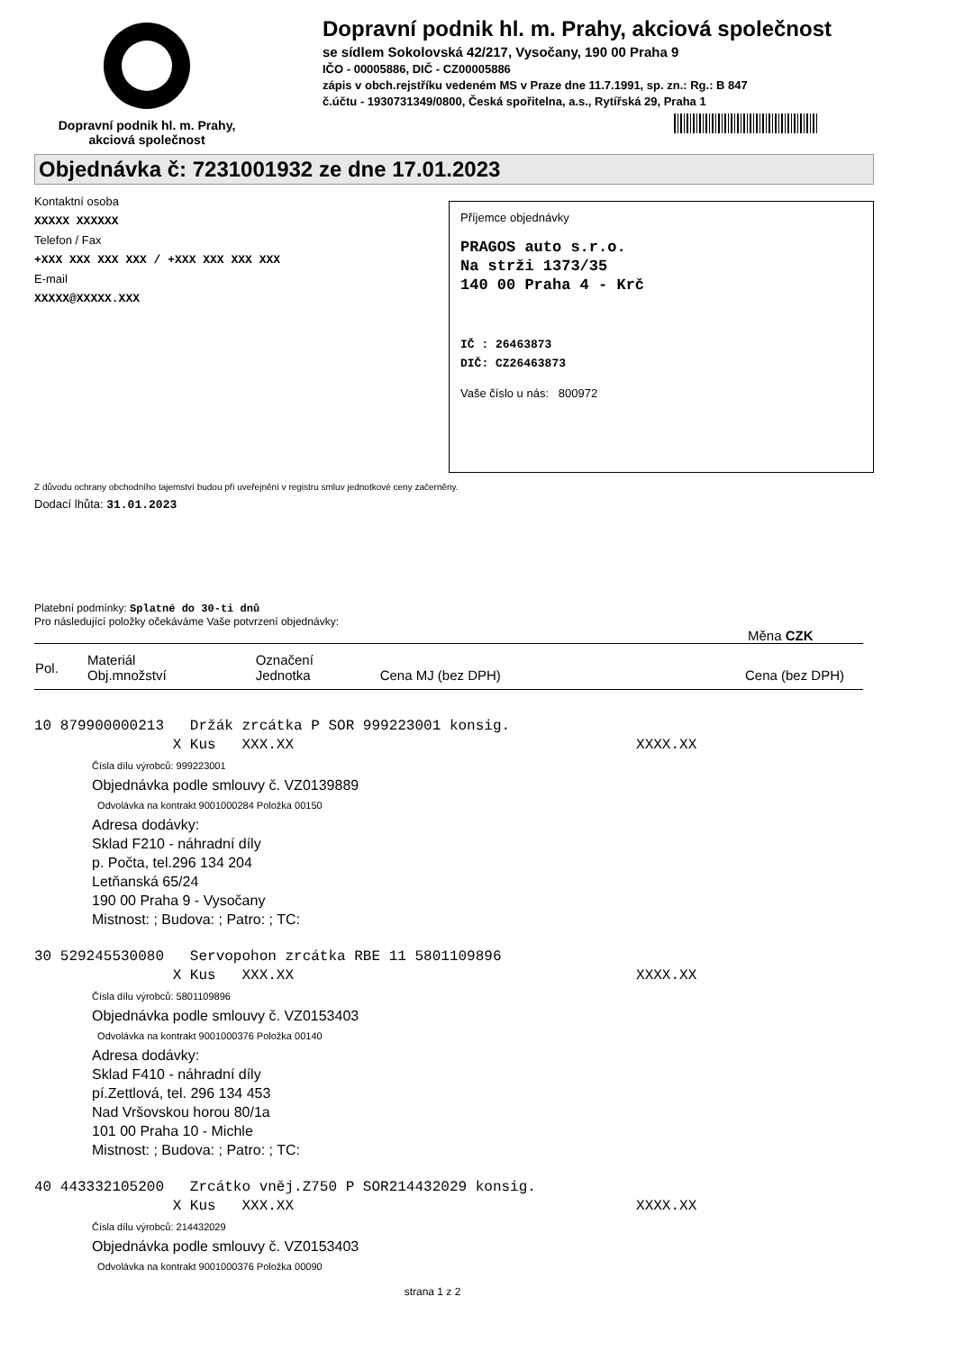Dopravní podnik hl. m. Prahy,
akciová společnost
Dopravní podnik hl. m. Prahy, akciová společnost
se sídlem Sokolovská 42/217, Vysočany, 190 00 Praha 9
IČO - 00005886, DIČ - CZ00005886
zápis v obch.rejstříku vedeném MS v Praze dne 11.7.1991, sp. zn.: Rg.: B 847
č.účtu - 1930731349/0800, Česká spořitelna, a.s., Rytířská 29, Praha 1
Objednávka č: 7231001932 ze dne 17.01.2023
Kontaktní osoba
XXXXX XXXXXX
Telefon / Fax
+XXX XXX XXX XXX / +XXX XXX XXX XXX
E-mail
XXXXX@XXXXX.XXX
Příjemce objednávky
PRAGOS auto s.r.o.
Na strži 1373/35
140 00 Praha 4 - Krč
IČ : 26463873
DIČ: CZ26463873
Vaše číslo u nás: 800972
Z důvodu ochrany obchodního tajemství budou při uveřejnění v registru smluv jednotkové ceny začerněny.
Dodací lhůta: 31.01.2023
Platební podmínky: Splatné do 30-ti dnů
Pro následující položky očekáváme Vaše potvrzení objednávky:
Měna CZK
| Pol. | Materiál Obj.množství | Označení Jednotka | Cena MJ (bez DPH) | Cena (bez DPH) |
| --- | --- | --- | --- | --- |
10 879900000213 Držák zrcátka P SOR 999223001 konsig.
X Kus XXX.XX XXXX.XX
Čísla dílu výrobců: 999223001
Objednávka podle smlouvy č. VZ0139889
Odvolávka na kontrakt 9001000284 Položka 00150
Adresa dodávky:
Sklad F210 - náhradní díly
p. Počta, tel.296 134 204
Letňanská 65/24
190 00 Praha 9 - Vysočany
Mistnost: ; Budova: ; Patro: ; TC:
30 529245530080 Servopohon zrcátka RBE 11 5801109896
X Kus XXX.XX XXXX.XX
Čísla dílu výrobců: 5801109896
Objednávka podle smlouvy č. VZ0153403
Odvolávka na kontrakt 9001000376 Položka 00140
Adresa dodávky:
Sklad F410 - náhradní díly
pí.Zettlová, tel. 296 134 453
Nad Vršovskou horou 80/1a
101 00 Praha 10 - Michle
Mistnost: ; Budova: ; Patro: ; TC:
40 443332105200 Zrcátko vněj.Z750 P SOR214432029 konsig.
X Kus XXX.XX XXXX.XX
Čísla dílu výrobců: 214432029
Objednávka podle smlouvy č. VZ0153403
Odvolávka na kontrakt 9001000376 Položka 00090
strana 1 z 2